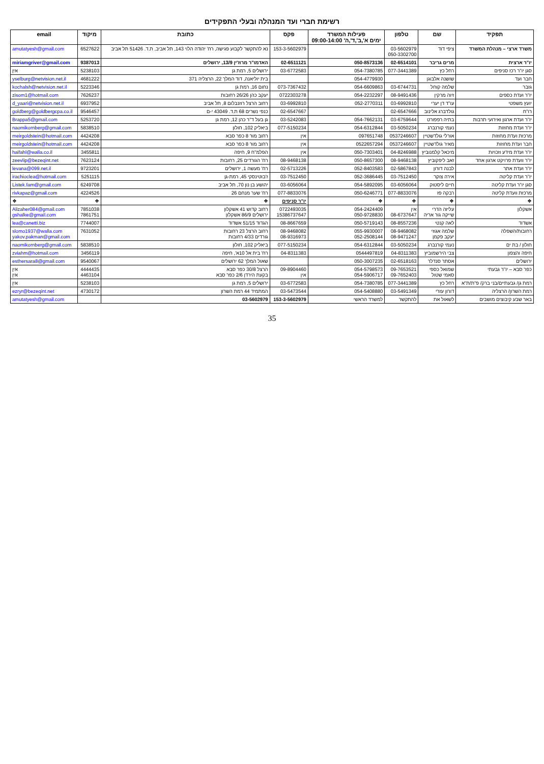רשימת חברי ועד המנהלה ובעלי התפקידים
| תפקיד | שם | טלפון | פעילות המשרד ימים א',ב',ד',ה' 09:00-14:00 | פקס | כתובת | מיקוד | email |
| --- | --- | --- | --- | --- | --- | --- | --- |
| משרד ארצי – מנהלת המשרד | ציפי דוד | 03-5602979 050-3302700 | | 153-3-5602979 | נא להתקשר לקבוע פגישה, רח' יהודה הלוי 143, תל אביב, ת.ד. 51426 תל אביב | 6527622 | amutatyesh@gmail.com |
| יו"ר ארצית | מרים גריבר | 02-6514101 | 050-8573136 | 02-6511121 | האדמו"ר מרוז'ין 13/9, ירושלים | 9387013 | miriamgriver@gmail.com |
| סגן יו"ר רכז סניפים | רחל כץ | 077-3441389 | 054-7380785 | 03-6772583 | ירושלים 5, רמת גן | 5238103 | אין |
| חבר ועד | שושנה אלבוגן | | 054-4779930 | | בית יוליאנה, דוד המלך 22, הרצליה 371 | 4681222 | yselburg@netvision.net.il |
| גזבר | שלמה קוחל | 03-6744731 | 054-6609863 | 073-7367432 | נחום 16, רמת גן | 5223346 | kochalsh@netvision.net.il |
| יו"ר ועדת כספים | זיוה מרקין | 08-9491436 | 054-2232297 | 0722303278 | יעקב כהן 26/26 רחובות | 7626237 | zisom1@hotmail.com |
| יועץ משפטי | עו"ד דן יערי | 03-6992810 | 052-2770311 | 03-6992810 | רחוב הרצל רוזנבלום 8, תל אביב | 6937952 | d_yaari@netvision.net.il |
| רו"ח | גולדברג אלינוב | 02-6547666 | | 02-6547667 | כנפי נשרים 68 ת.ד. 43049 י-ם | 9546457 | goldberg@goldbergcpa.co.il |
| יו"ר ועדת ארגון ואירועי תרבות | בתיה רפפורט | 03-6759644 | 054-7662131 | 03-5242083 | גן בעל ד"ר כהן 12, רמת גן | 5253720 | Brappa5@gmail.com |
| יו"ר ועדת מחוזות | נעמי קורנברג | 03-5050234 | 054-6312844 | 077-5150234 | ביאליק 102, חולון | 5838510 | naomikornberg@gmail.com |
| מרכזת ועדת מחוזות | אורלי גולדשטיין | 0537246607 | 097651748 | אין | רחוב מור 8 כפר סבא | 4424208 | meirgoldstein@hotmail.com |
| חבר ועדת מחוזות | מאיר גולדשטיין | 0537246607 | 0522657294 | אין | רחוב מור 8 כפר סבא | 4424208 | meirgoldstein@hotmail.com |
| יו"ר ועדת מידע וזכויות | מיכאל קלמנוביץ | 04-8246988 | 050-7303401 | אין | הפלמ"ח 9, חיפה | 3455811 | haifahl@walla.co.il |
| יו"ר וועדת פרויקט ארגון אחד | זאב ליפקוביץ | 08-9468138 | 050-8657300 | 08-9468138 | רח' הגורדים 25, רחובות | 7623124 | zeevlip@bezeqint.net |
| יו"ר ועדת אתר | לבנה דורון | 02-5867843 | 052-8403583 | 02-5713226 | רח' מעשה 1, ירושלים | 9723201 | levana@099.net.il |
| יו"ר ועדת קליטה | אירה צוקר | 03-7512450 | 052-3686445 | 03-7512450 | ז'בוטינסקי 45, רמת-גן | 5251115 | irachioclea@hotmail.com |
| סגן יו"ר ועדת קליטה | חיים ליסטוק | 03-6056064 | 054-5892095 | 03-6056064 | יהושע בן נון 70, תל אביב | 6249708 | Listek.fam@gmail.com |
| מרכזת וועדת קליטה | רבקה פז | 077-8833076 | 050-6246771 | 077-8833076 | רח' שער מנחם 26 | 4224526 | rivkapaz@gmail.com |
| ❖ | ❖ | ❖ | ❖ | יו"ר סניפים | ❖ | ❖ | ❖ |
| אשקלון | עליזה הדרי שייקה גור אריה | אין 08-6737647 | 054-2424409 050-9728830 | 0722493035 15386737647 | רחוב קדוש 41 אשקלון ירושלים 86/9 אשקלון | 7851038 7861751 | Alizaher084@gmail.com gshalke@gmail.com |
| אשדוד | לאה קנטי | 08-8557236 | 050-5719143 | 08-8667659 | הגדוד 51/15 אשדוד | 7744007 | lea@canetti.biz |
| רחובות/השפלה | שלמה אגוזי יעקב פקמן | 08-9468082 08-9471247 | 055-9930007 052-2508144 | 08-9468082 08-9316973 | רחוב הרצל 23 רחובות גורדים 4/33 רחובות | 7631052 | slomo1937@walla.com yakov.pakman@gmail.com |
| חולון / בת ים | נעמי קורנברג | 03-5050234 | 054-6312844 | 077-5150234 | ביאליק 102, חולון | 5838510 | naomikornberg@gmail.com |
| חיפה והצפון | צבי הירשמוביץ | 04-8311383 | 0544497819 | 04-8311383 | רח' בית אל 10א', חיפה | 3456119 | zviahm@hotmail.com |
| ירושלים | אסתר סנדלר | 02-6518163 | 050-3007235 | | שאול המלך 62 ירושלים | 9540067 | esthersara8@gmail.com |
| כפר סבא – יו"ר גבעתי | שמואל כספי סאמי שטול | 09-7653521 09-7652403 | 054-5798573 054-5906717 | 09-8904460 אין | הרצל 30/8 כפר סבא בקעת הירדן 2/6 כפר סבא | 4444435 4463104 | אין אין |
| רמת גן/ גבעתיים/בני ברק/ פ"ת/ת"א | רחל כץ | 077-3441389 | 054-7380785 | 03-6772583 | ירושלים 5, רמת גן | 5238103 | אין |
| רמת השרון/ הרצליה | דורון עזרי | 03-5491349 | 054-5408880 | 03-5473544 | המתמיד 44 רמת השרון | 4730172 | ezryr@bezeqint.net |
| באר שבע קיבוצים מושבים | לשאול את | להתקשר | למשרד הראשי | 153-3-5602979 | 03-5602979 | | amutatyesh@gmail.com |
35